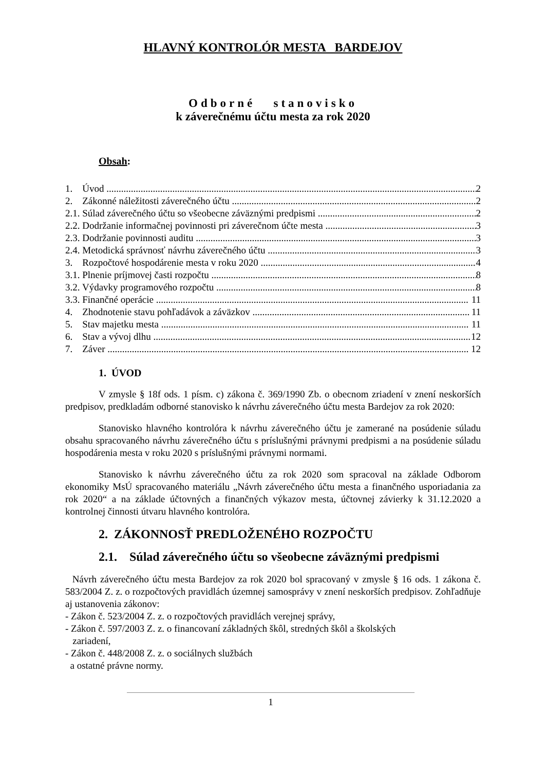HLAVNÝ KONTROLÓR MESTA BARDEJOV
Odborné stanovisko
k záverečnému účtu mesta za rok 2020
Obsah:
1. Úvod 2
2. Zákonné náležitosti záverečného účtu 2
2.1. Súlad záverečného účtu so všeobecne záväznými predpismi 2
2.2. Dodržanie informačnej povinnosti pri záverečnom účte mesta 3
2.3. Dodržanie povinnosti auditu 3
2.4. Metodická správnosť návrhu záverečného účtu 3
3. Rozpočtové hospodárenie mesta v roku 2020 4
3.1. Plnenie príjmovej časti rozpočtu 8
3.2. Výdavky programového rozpočtu 8
3.3. Finančné operácie 11
4. Zhodnotenie stavu pohľadávok a záväzkov 11
5. Stav majetku mesta 11
6. Stav a vývoj dlhu 12
7. Záver 12
1. ÚVOD
V zmysle § 18f ods. 1 písm. c) zákona č. 369/1990 Zb. o obecnom zriadení v znení neskorších predpisov, predkladám odborné stanovisko k návrhu záverečného účtu mesta Bardejov za rok 2020:
Stanovisko hlavného kontrolóra k návrhu záverečného účtu je zamerané na posúdenie súladu obsahu spracovaného návrhu záverečného účtu s príslušnými právnymi predpismi a na posúdenie súladu hospodárenia mesta v roku 2020 s príslušnými právnymi normami.
Stanovisko k návrhu záverečného účtu za rok 2020 som spracoval na základe Odborom ekonomiky MsÚ spracovaného materiálu „Návrh záverečného účtu mesta a finančného usporiadania za rok 2020“ a na základe účtovných a finančných výkazov mesta, účtovnej závierky k 31.12.2020 a kontrolnej činnosti útvaru hlavného kontrolóra.
2. ZÁKONNOSŤ PREDLOŽENÉHO ROZPOČTU
2.1. Súlad záverečného účtu so všeobecne záväznými predpismi
Návrh záverečného účtu mesta Bardejov za rok 2020 bol spracovaný v zmysle § 16 ods. 1 zákona č. 583/2004 Z. z. o rozpočtových pravidlách územnej samosprávy v znení neskorších predpisov. Zohľadňuje aj ustanovenia zákonov:
- Zákon č. 523/2004 Z. z. o rozpočtových pravidlách verejnej správy,
- Zákon č. 597/2003 Z. z. o financovaní základných škôl, stredných škôl a školských
zariadení,
- Zákon č. 448/2008 Z. z. o sociálnych službách
a ostatné právne normy.
1